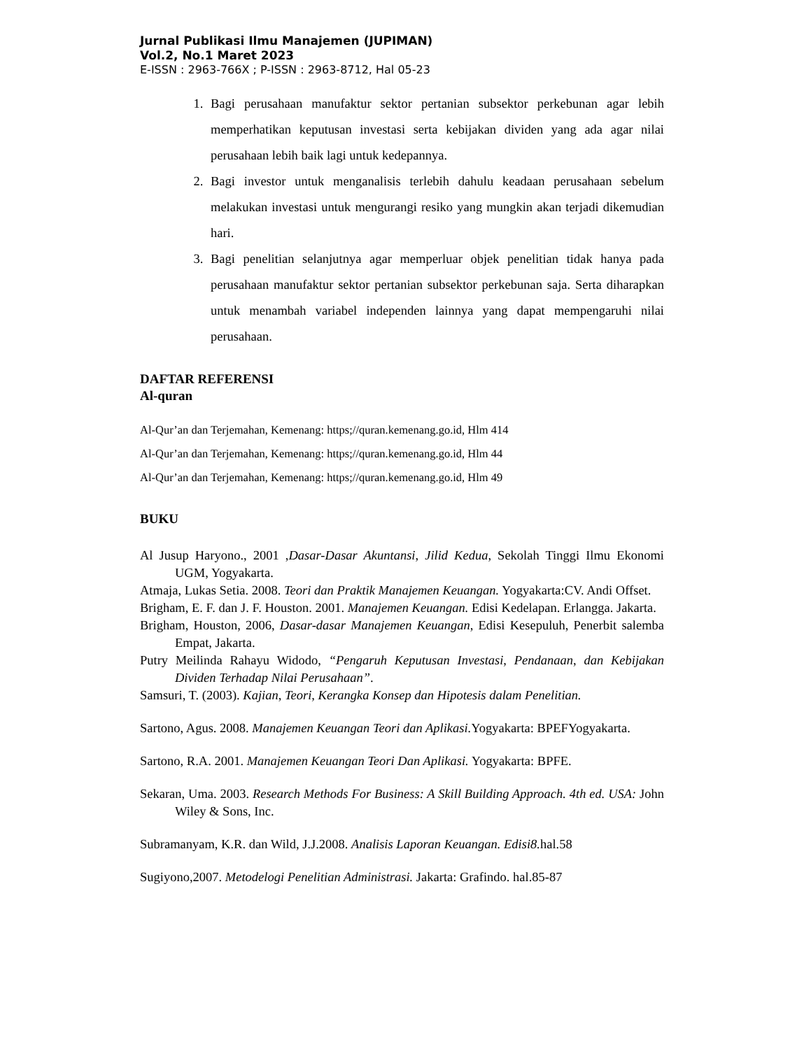Jurnal Publikasi Ilmu Manajemen (JUPIMAN)
Vol.2, No.1 Maret 2023
E-ISSN : 2963-766X ; P-ISSN : 2963-8712, Hal 05-23
1. Bagi perusahaan manufaktur sektor pertanian subsektor perkebunan agar lebih memperhatikan keputusan investasi serta kebijakan dividen yang ada agar nilai perusahaan lebih baik lagi untuk kedepannya.
2. Bagi investor untuk menganalisis terlebih dahulu keadaan perusahaan sebelum melakukan investasi untuk mengurangi resiko yang mungkin akan terjadi dikemudian hari.
3. Bagi penelitian selanjutnya agar memperluar objek penelitian tidak hanya pada perusahaan manufaktur sektor pertanian subsektor perkebunan saja. Serta diharapkan untuk menambah variabel independen lainnya yang dapat mempengaruhi nilai perusahaan.
DAFTAR REFERENSI
Al-quran
Al-Qur’an dan Terjemahan, Kemenang: https;//quran.kemenang.go.id, Hlm 414
Al-Qur’an dan Terjemahan, Kemenang: https;//quran.kemenang.go.id, Hlm 44
Al-Qur’an dan Terjemahan, Kemenang: https;//quran.kemenang.go.id, Hlm 49
BUKU
Al Jusup Haryono., 2001 ,Dasar-Dasar Akuntansi, Jilid Kedua, Sekolah Tinggi Ilmu Ekonomi UGM, Yogyakarta.
Atmaja, Lukas Setia. 2008. Teori dan Praktik Manajemen Keuangan. Yogyakarta:CV. Andi Offset.
Brigham, E. F. dan J. F. Houston. 2001. Manajemen Keuangan. Edisi Kedelapan. Erlangga. Jakarta.
Brigham, Houston, 2006, Dasar-dasar Manajemen Keuangan, Edisi Kesepuluh, Penerbit salemba Empat, Jakarta.
Putry Meilinda Rahayu Widodo, “Pengaruh Keputusan Investasi, Pendanaan, dan Kebijakan Dividen Terhadap Nilai Perusahaan”.
Samsuri, T. (2003). Kajian, Teori, Kerangka Konsep dan Hipotesis dalam Penelitian.
Sartono, Agus. 2008. Manajemen Keuangan Teori dan Aplikasi. Yogyakarta: BPEFYogyakarta.
Sartono, R.A. 2001. Manajemen Keuangan Teori Dan Aplikasi. Yogyakarta: BPFE.
Sekaran, Uma. 2003. Research Methods For Business: A Skill Building Approach. 4th ed. USA: John Wiley & Sons, Inc.
Subramanyam, K.R. dan Wild, J.J.2008. Analisis Laporan Keuangan. Edisi8. hal.58
Sugiyono,2007. Metodelogi Penelitian Administrasi. Jakarta: Grafindo. hal.85-87